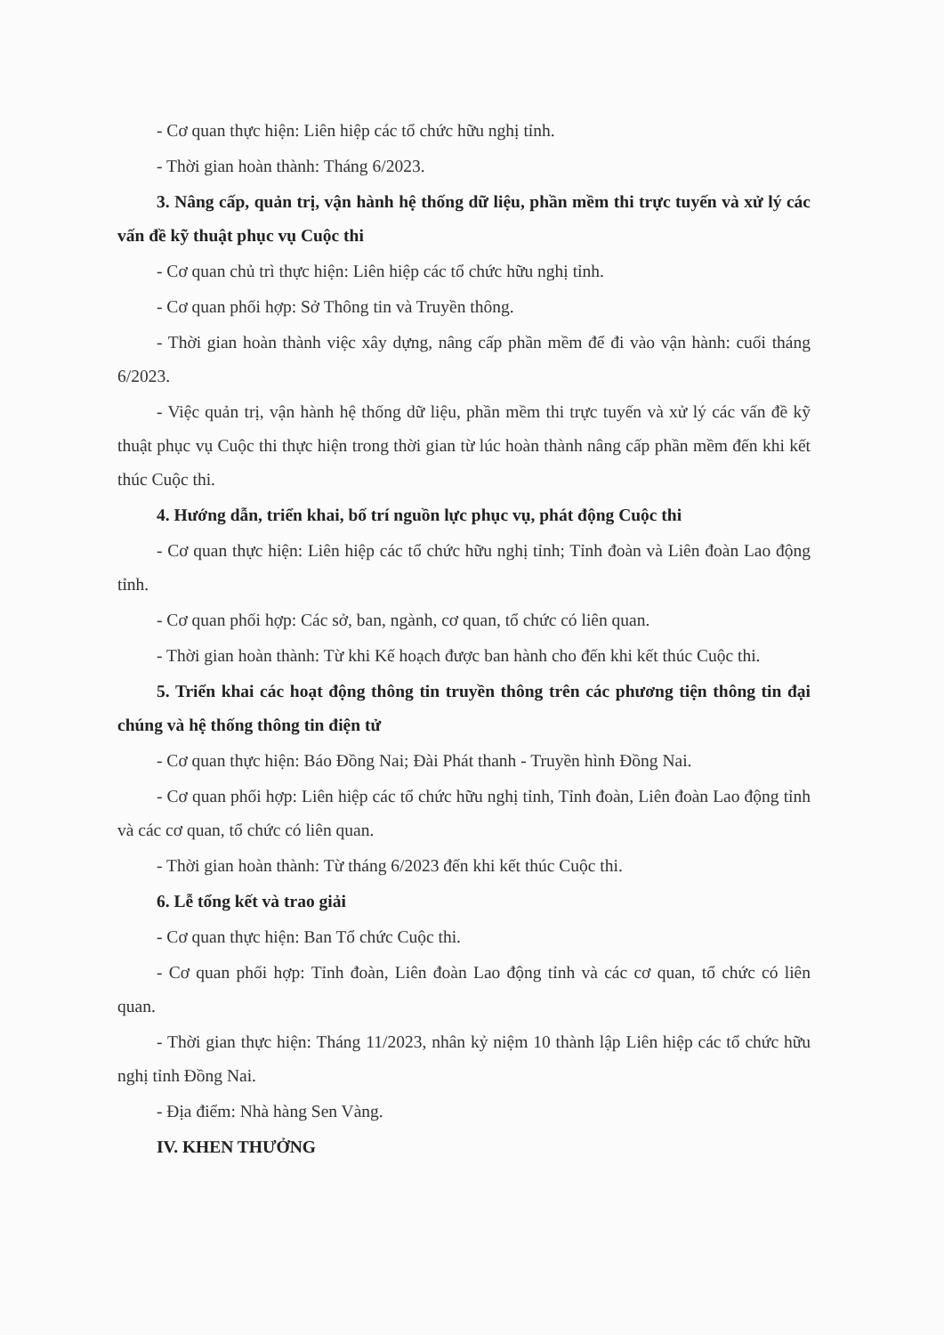- Cơ quan thực hiện: Liên hiệp các tổ chức hữu nghị tỉnh.
- Thời gian hoàn thành: Tháng 6/2023.
3. Nâng cấp, quản trị, vận hành hệ thống dữ liệu, phần mềm thi trực tuyến và xử lý các vấn đề kỹ thuật phục vụ Cuộc thi
- Cơ quan chủ trì thực hiện: Liên hiệp các tổ chức hữu nghị tỉnh.
- Cơ quan phối hợp: Sở Thông tin và Truyền thông.
- Thời gian hoàn thành việc xây dựng, nâng cấp phần mềm để đi vào vận hành: cuối tháng 6/2023.
- Việc quản trị, vận hành hệ thống dữ liệu, phần mềm thi trực tuyến và xử lý các vấn đề kỹ thuật phục vụ Cuộc thi thực hiện trong thời gian từ lúc hoàn thành nâng cấp phần mềm đến khi kết thúc Cuộc thi.
4. Hướng dẫn, triển khai, bố trí nguồn lực phục vụ, phát động Cuộc thi
- Cơ quan thực hiện: Liên hiệp các tổ chức hữu nghị tỉnh; Tỉnh đoàn và Liên đoàn Lao động tỉnh.
- Cơ quan phối hợp: Các sở, ban, ngành, cơ quan, tổ chức có liên quan.
- Thời gian hoàn thành: Từ khi Kế hoạch được ban hành cho đến khi kết thúc Cuộc thi.
5. Triển khai các hoạt động thông tin truyền thông trên các phương tiện thông tin đại chúng và hệ thống thông tin điện tử
- Cơ quan thực hiện: Báo Đồng Nai; Đài Phát thanh - Truyền hình Đồng Nai.
- Cơ quan phối hợp: Liên hiệp các tổ chức hữu nghị tỉnh, Tỉnh đoàn, Liên đoàn Lao động tỉnh và các cơ quan, tổ chức có liên quan.
- Thời gian hoàn thành: Từ tháng 6/2023 đến khi kết thúc Cuộc thi.
6. Lễ tổng kết và trao giải
- Cơ quan thực hiện: Ban Tổ chức Cuộc thi.
- Cơ quan phối hợp: Tỉnh đoàn, Liên đoàn Lao động tỉnh và các cơ quan, tổ chức có liên quan.
- Thời gian thực hiện: Tháng 11/2023, nhân kỷ niệm 10 thành lập Liên hiệp các tổ chức hữu nghị tỉnh Đồng Nai.
- Địa điểm: Nhà hàng Sen Vàng.
IV. KHEN THƯỞNG